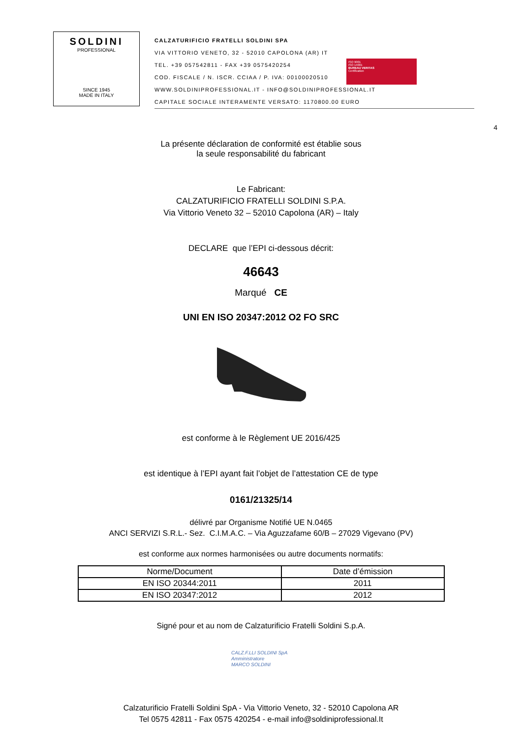SOLDINI
PROFESSIONAL
SINCE 1945
MADE IN ITALY
CALZATURIFICIO FRATELLI SOLDINI SPA
VIA VITTORIO VENETO, 32 - 52010 CAPOLONA (AR) IT
TEL. +39 057542811 - FAX +39 0575420254
COD. FISCALE / N. ISCR. CCIAA / P. IVA: 00100020510
WWW.SOLDINIPROFESSIONAL.IT - INFO@SOLDINIPROFESSIONAL.IT
CAPITALE SOCIALE INTERAMENTE VERSATO: 1170800.00 EURO
ISO 9001
ISO 14001
BUREAU VERITAS
Certification
4
La présente déclaration de conformité est établie sous
la seule responsabilité du fabricant
Le Fabricant:
CALZATURIFICIO FRATELLI SOLDINI S.P.A.
Via Vittorio Veneto 32 – 52010 Capolona (AR) – Italy
DECLARE que l’EPI ci-dessous décrit:
46643
Marqué CE
UNI EN ISO 20347:2012 O2 FO SRC
est conforme à le Règlement UE 2016/425
est identique à l’EPI ayant fait l’objet de l’attestation CE de type
0161/21325/14
délivré par Organisme Notifié UE N.0465
ANCI SERVIZI S.R.L.- Sez. C.I.M.A.C. – Via Aguzzafame 60/B – 27029 Vigevano (PV)
est conforme aux normes harmonisées ou autre documents normatifs:
| Norme/Document | Date d’émission |
| --- | --- |
| EN ISO 20344:2011 | 2011 |
| EN ISO 20347:2012 | 2012 |
Signé pour et au nom de Calzaturificio Fratelli Soldini S.p.A.
CALZ.F.LLI SOLDINI SpA
Amministratore
MARCO SOLDINI
Calzaturificio Fratelli Soldini SpA - Via Vittorio Veneto, 32 - 52010 Capolona AR
Tel 0575 42811 - Fax 0575 420254 - e-mail info@soldiniprofessional.It